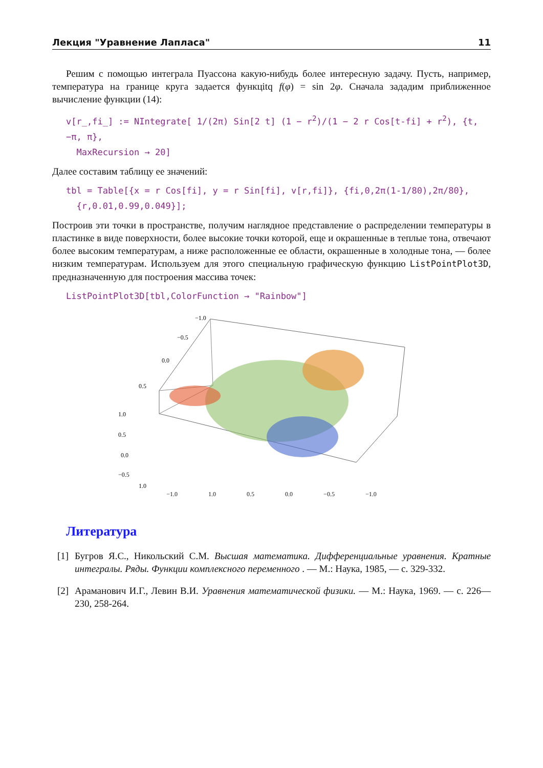Лекция "Уравнение Лапласа" 11
Решим с помощью интеграла Пуассона какую-нибудь более интересную задачу. Пусть, например, температура на границе круга задается функцitq f(φ) = sin 2φ. Сначала зададим приближенное вычисление функции (14):
v[r_,fi_] := NIntegrate[ 1/(2π) Sin[2 t] (1 − r<sup>2</sup>)/(1 − 2 r Cos[t-fi] + r<sup>2</sup>), {t, −π, π},
MaxRecursion → 20]
Далее составим таблицу ее значений:
tbl = Table[{x = r Cos[fi], y = r Sin[fi], v[r,fi]}, {fi,0,2π(1-1/80),2π/80},
{r,0.01,0.99,0.049}];
Построив эти точки в пространстве, получим наглядное представление о распределении температуры в пластинке в виде поверхности, более высокие точки которой, еще и окрашенные в теплые тона, отвечают более высоким температурам, а ниже расположенные ее области, окрашенные в холодные тона, — более низким температурам. Используем для этого специальную графическую функцию ListPointPlot3D, предназначенную для построения массива точек:
ListPointPlot3D[tbl,ColorFunction → "Rainbow"]
−1.0
−0.5
0.0
0.5
1.0
0.5
0.0
−0.5
1.0
−1.0 1.0 0.5 0.0 −0.5 −1.0
Литература
[1] Бугров Я.С., Никольский С.М. Высшая математика. Дифференциальные уравнения. Кратные интегралы. Ряды. Функции комплексного переменного . — М.: Наука, 1985, — с. 329-332.
[2] Араманович И.Г., Левин В.И. Уравнения математической физики. — М.: Наука, 1969. — с. 226—230, 258-264.